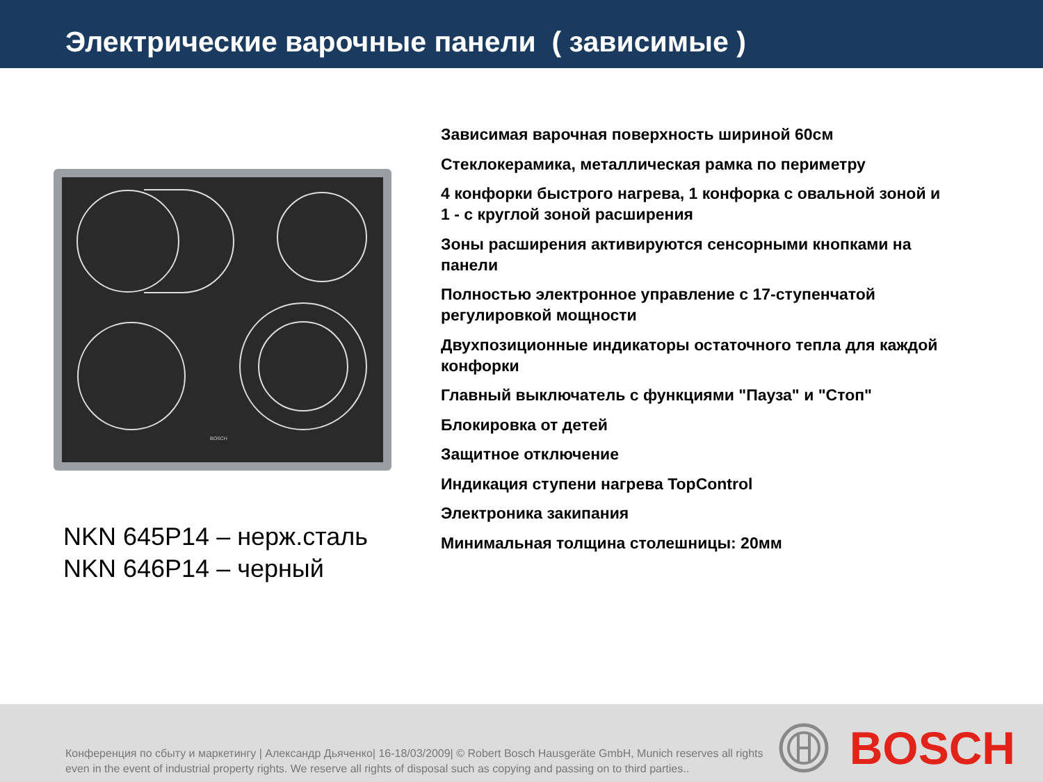Электрические варочные панели ( зависимые )
BOSCH
NKN 645P14 – нерж.сталь
NKN 646P14 – черный
Зависимая варочная поверхность шириной 60см
Стеклокерамика, металлическая рамка по периметру
4 конфорки быстрого нагрева, 1 конфорка с овальной зоной и 1 - с круглой зоной расширения
Зоны расширения активируются сенсорными кнопками на панели
Полностью электронное управление с 17-ступенчатой регулировкой мощности
Двухпозиционные индикаторы остаточного тепла для каждой конфорки
Главный выключатель с функциями "Пауза" и "Стоп"
Блокировка от детей
Защитное отключение
Индикация ступени нагрева TopControl
Электроника закипания
Минимальная толщина столешницы: 20мм
Конференция по сбыту и маркетингу | Александр Дьяченко| 16-18/03/2009| © Robert Bosch Hausgeräte GmbH, Munich reserves all rights even in the event of industrial property rights. We reserve all rights of disposal such as copying and passing on to third parties..
BOSCH